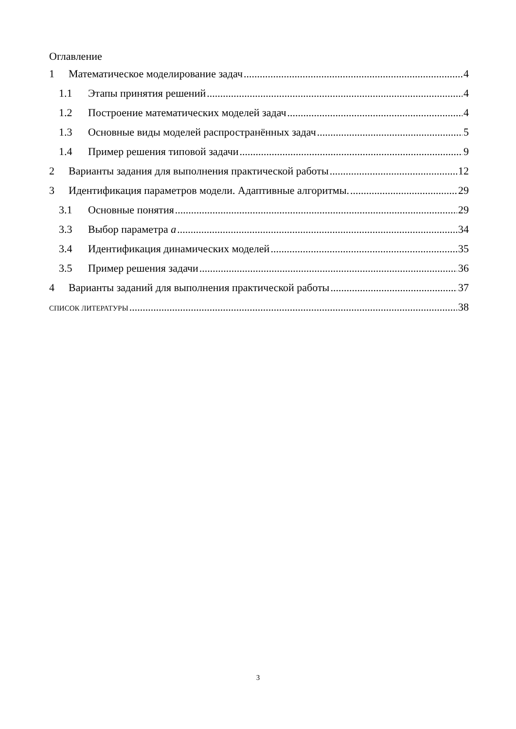Оглавление
1 Математическое моделирование задач 4
1.1 Этапы принятия решений 4
1.2 Построение математических моделей задач 4
1.3 Основные виды моделей распространённых задач 5
1.4 Пример решения типовой задачи 9
2 Варианты задания для выполнения практической работы 12
3 Идентификация параметров модели. Адаптивные алгоритмы. 29
3.1 Основные понятия 29
3.3 Выбор параметра a 34
3.4 Идентификация динамических моделей 35
3.5 Пример решения задачи 36
4 Варианты заданий для выполнения практической работы 37
СПИСОК ЛИТЕРАТУРЫ 38
3